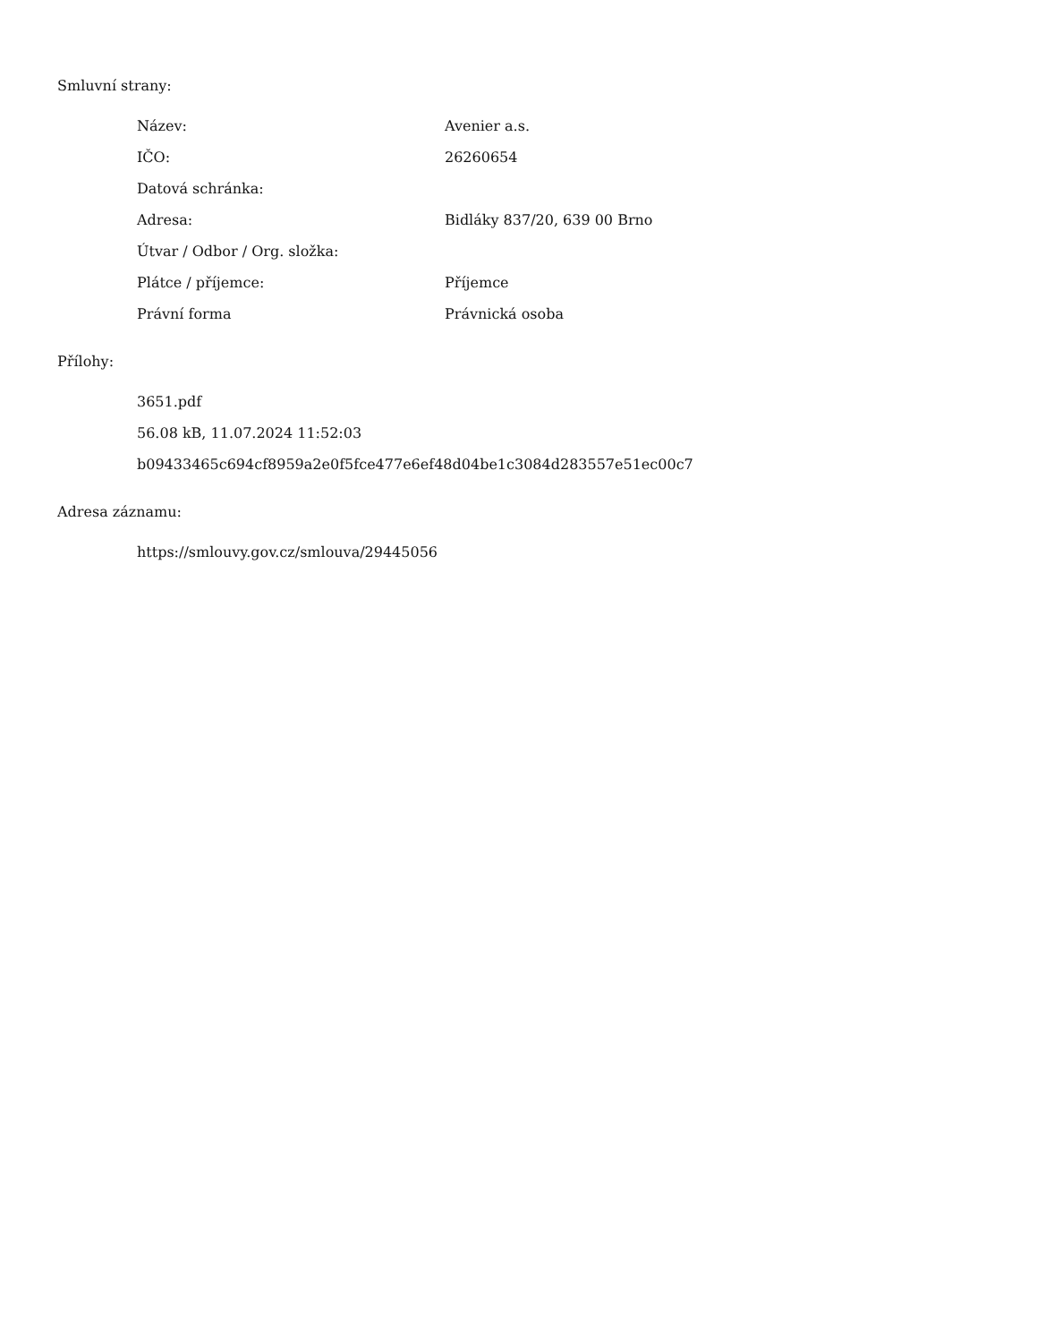Smluvní strany:
| Název: | Avenier a.s. |
| IČO: | 26260654 |
| Datová schránka: | |
| Adresa: | Bidláky 837/20, 639 00 Brno |
| Útvar / Odbor / Org. složka: | |
| Plátce / příjemce: | Příjemce |
| Právní forma | Právnická osoba |
Přílohy:
3651.pdf
56.08 kB, 11.07.2024 11:52:03
b09433465c694cf8959a2e0f5fce477e6ef48d04be1c3084d283557e51ec00c7
Adresa záznamu:
https://smlouvy.gov.cz/smlouva/29445056